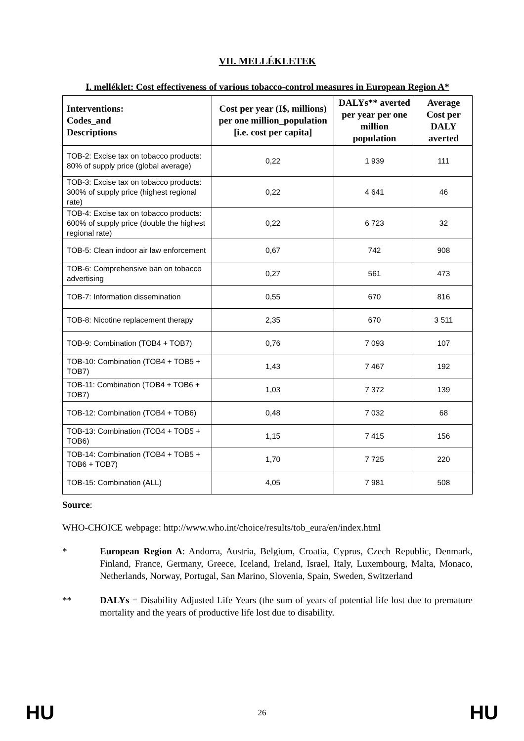VII. MELLÉKLETEK
I. melléklet: Cost effectiveness of various tobacco-control measures in European Region A*
| Interventions: Codes_and Descriptions | Cost per year (I$, millions) per one million_population [i.e. cost per capita] | DALYs** averted per year per one million population | Average Cost per DALY averted |
| --- | --- | --- | --- |
| TOB-2: Excise tax on tobacco products: 80% of supply price (global average) | 0,22 | 1 939 | 111 |
| TOB-3: Excise tax on tobacco products: 300% of supply price (highest regional rate) | 0,22 | 4 641 | 46 |
| TOB-4: Excise tax on tobacco products: 600% of supply price (double the highest regional rate) | 0,22 | 6 723 | 32 |
| TOB-5: Clean indoor air law enforcement | 0,67 | 742 | 908 |
| TOB-6: Comprehensive ban on tobacco advertising | 0,27 | 561 | 473 |
| TOB-7: Information dissemination | 0,55 | 670 | 816 |
| TOB-8: Nicotine replacement therapy | 2,35 | 670 | 3 511 |
| TOB-9: Combination (TOB4 + TOB7) | 0,76 | 7 093 | 107 |
| TOB-10: Combination (TOB4 + TOB5 + TOB7) | 1,43 | 7 467 | 192 |
| TOB-11: Combination (TOB4 + TOB6 + TOB7) | 1,03 | 7 372 | 139 |
| TOB-12: Combination (TOB4 + TOB6) | 0,48 | 7 032 | 68 |
| TOB-13: Combination (TOB4 + TOB5 + TOB6) | 1,15 | 7 415 | 156 |
| TOB-14: Combination (TOB4 + TOB5 + TOB6 + TOB7) | 1,70 | 7 725 | 220 |
| TOB-15: Combination (ALL) | 4,05 | 7 981 | 508 |
Source:
WHO-CHOICE webpage: http://www.who.int/choice/results/tob_eura/en/index.html
* European Region A: Andorra, Austria, Belgium, Croatia, Cyprus, Czech Republic, Denmark, Finland, France, Germany, Greece, Iceland, Ireland, Israel, Italy, Luxembourg, Malta, Monaco, Netherlands, Norway, Portugal, San Marino, Slovenia, Spain, Sweden, Switzerland
** DALYs = Disability Adjusted Life Years (the sum of years of potential life lost due to premature mortality and the years of productive life lost due to disability.
HU 26 HU